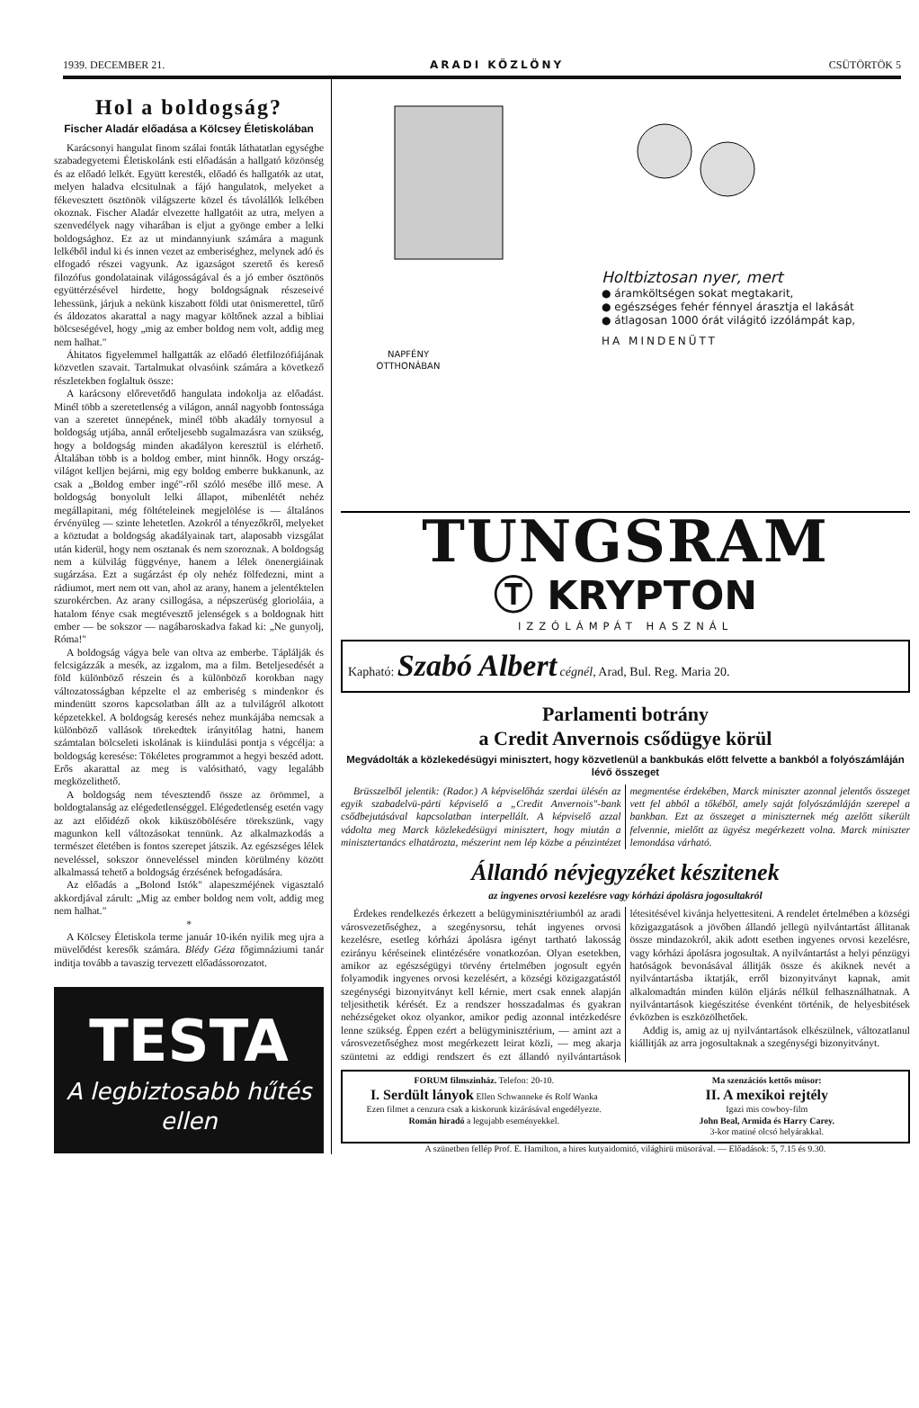1939. DECEMBER 21. ARADI KÖZLÖNY CSÜTÖRTÖK 5
Hol a boldogság?
Fischer Aladár előadása a Kölcsey Életiskolában
Karácsonyi hangulat finom szálai fonták láthatatlan egységbe szabadegyetemi Életiskolánk esti előadásán a hallgató közönség és az előadó lelkét. Együtt keresték, előadó és hallgatók az utat, melyen haladva elcsitulnak a fájó hangulatok, melyeket a fékevesztett ösztönök világszerte közel és távolállók lelkében okoznak. Fischer Aladár elvezette hallgatóit az utra, melyen a szenvedélyek nagy viharában is eljut a gyönge ember a lelki boldogsághoz. Ez az ut mindannyiunk számára a magunk lelkéből indul ki és innen vezet az emberiséghez, melynek adó és elfogadó részei vagyunk. Az igazságot szerető és kereső filozófus gondolatainak világosságával és a jó ember ösztönös együttérzésével hirdette, hogy boldogságnak részeseivé lehessünk, járjuk a nekünk kiszabott földi utat önismerettel, tűrő és áldozatos akarattal a nagy magyar költőnek azzal a bibliai bölcseségével, hogy „mig az ember boldog nem volt, addig meg nem halhat."
Áhitatos figyelemmel hallgatták az előadó életfilozófiájának közvetlen szavait. Tartalmukat olvasóink számára a következő részletekben foglaltuk össze:
A karácsony előrevetődő hangulata indokolja az előadást. Minél több a szeretetlenség a világon, annál nagyobb fontossága van a szeretet ünnepének, minél több akadály tornyosul a boldogság utjába, annál erőteljesebb sugalmazásra van szükség, hogy a boldogság minden akadályon keresztül is elérhető. Általában több is a boldog ember, mint hinnők. Hogy ország-világot kelljen bejárni, mig egy boldog emberre bukkanunk, az csak a „Boldog ember ingé"-ről szóló mesébe illő mese. A boldogság bonyolult lelki állapot, mibenlétét nehéz megállapitani, még föltételeinek megjelölése is — általános érvényüleg — szinte lehetetlen. Azokról a tényezőkről, melyeket a köztudat a boldogság akadályainak tart, alaposabb vizsgálat után kiderül, hogy nem osztanak és nem szoroznak. A boldogság nem a külvilág függvénye, hanem a lélek önenergiáinak sugárzása. Ezt a sugárzást ép oly nehéz fölfedezni, mint a rádiumot, mert nem ott van, ahol az arany, hanem a jelentéktelen szurokércben. Az arany csillogása, a népszerüség glorioláia, a hatalom fénye csak megtévesztő jelenségek s a boldognak hitt ember — be sokszor — nagábaroskadva fakad ki: „Ne gunyolj, Róma!"
A boldogság vágya bele van oltva az emberbe. Táplálják és felcsigázzák a mesék, az izgalom, ma a film. Beteljesedését a föld különböző részein és a különböző korokban nagy változatosságban képzelte el az emberiség s mindenkor és mindenütt szoros kapcsolatban állt az a tulvilágról alkotott képzetekkel. A boldogság keresés nehez munkájába nemcsak a különböző vallások törekedtek irányitólag hatni, hanem számtalan bölcseleti iskolának is kiindulási pontja s végcélja: a boldogság keresése: Tökéletes programmot a hegyi beszéd adott. Erős akarattal az meg is valósitható, vagy legalább megközelithető.
A boldogság nem tévesztendő össze az örömmel, a boldogtalanság az elégedetlenséggel. Elégedetlenség esetén vagy az azt előidéző okok kiküszöbölésére törekszünk, vagy magunkon kell változásokat tennünk. Az alkalmazkodás a természet életében is fontos szerepet játszik. Az egészséges lélek neveléssel, sokszor önneveléssel minden körülmény között alkalmassá tehető a boldogság érzésének befogadására.
Az előadás a „Bolond Istók" alapeszméjének vigasztaló akkordjával zárult: „Mig az ember boldog nem volt, addig meg nem halhat."
*
A Kölcsey Életiskola terme január 10-ikén nyilik meg ujra a müvelődést keresők számára. Blédy Géza főgimnáziumi tanár inditja tovább a tavaszig tervezett előadássorozatot.
TESTA
A legbiztosabb hűtés ellen
NAPFÉNY OTTHONÁBAN
Holtbiztosan nyer, mert
● áramköltségen sokat megtakarit,
● egészséges fehér fénnyel árasztja el lakását
● átlagosan 1000 órát világitó izzólámpát kap,
HA MINDENÜTT
TUNGSRAM
Ⓣ KRYPTON
IZZÓLÁMPÁT HASZNÁL
Kapható: Szabó Albert cégnél, Arad, Bul. Reg. Maria 20.
Parlamenti botrány
a Credit Anvernois csődügye körül
Megvádolták a közlekedésügyi minisztert, hogy közvetlenül a bankbukás előtt felvette a bankból a folyószámláján lévő összeget
Brüsszelből jelentik: (Rador.) A képviselőház szerdai ülésén az egyik szabadelvü-párti képviselő a „Credit Anvernois"-bank csődbejutásával kapcsolatban interpellált. A képviselő azzal vádolta meg Marck közlekedésügyi minisztert, hogy miután a minisztertanács elhatározta, mészerint nem lép közbe a pénzintézet megmentése érdekében, Marck miniszter azonnal jelentős összeget vett fel abból a tőkéből, amely saját folyószámláján szerepel a bankban. Ezt az összeget a miniszternek még azelőtt sikerült felvennie, mielőtt az ügyész megérkezett volna. Marck miniszter lemondása várható.
Állandó névjegyzéket készitenek
az ingyenes orvosi kezelésre vagy kórházi ápolásra jogosultakról
Érdekes rendelkezés érkezett a belügyminisztériumból az aradi városvezetőséghez, a szegénysorsu, tehát ingyenes orvosi kezelésre, esetleg kórházi ápolásra igényt tartható lakosság ezirányu kéréseinek elintézésére vonatkozóan. Olyan esetekben, amikor az egészségügyi törvény értelmében jogosult egyén folyamodik ingyenes orvosi kezelésért, a községi közigazgatástól szegénységi bizonyitványt kell kérnie, mert csak ennek alapján teljesithetik kérését. Ez a rendszer hosszadalmas és gyakran nehézségeket okoz olyankor, amikor pedig azonnal intézkedésre lenne szükség. Éppen ezért a belügyminisztérium, — amint azt a városvezetőséghez most megérkezett leirat közli, — meg akarja szüntetni az eddigi rendszert és ezt állandó nyilvántartások létesitésével kivánja helyettesiteni. A rendelet értelmében a községi közigazgatások a jövőben állandó jellegü nyilvántartást állitanak össze mindazokról, akik adott esetben ingyenes orvosi kezelésre, vagy kórházi ápolásra jogosultak. A nyilvántartást a helyi pénzügyi hatóságok bevonásával állitják össze és akiknek nevét a nyilvántartásba iktatják, erről bizonyitványt kapnak, amit alkalomadtán minden külön eljárás nélkül felhasználhatnak. A nyilvántartások kiegészitése évenként történik, de helyesbitések évközben is eszközölhetőek.
Addig is, amig az uj nyilvántartások elkészülnek, változatlanul kiállitják az arra jogosultaknak a szegénységi bizonyitványt.
FORUM filmszinház. Telefon: 20-10.
I. Serdült lányok Ellen Schwanneke és Rolf Wanka
Ezen filmet a cenzura csak a kiskorunk kizárásával engedélyezte.
Román hiradó a legujabb eseményekkel.
Ma szenzációs kettős müsor:
II. A mexikoi rejtély
Igazi mis cowboy-film
John Beal, Armida és Harry Carey.
3-kor matiné olcsó helyárakkal.
A szünetben fellép Prof. E. Hamilton, a hires kutyaidomitó, világhirü müsorával. — Előadások: 5, 7.15 és 9.30.